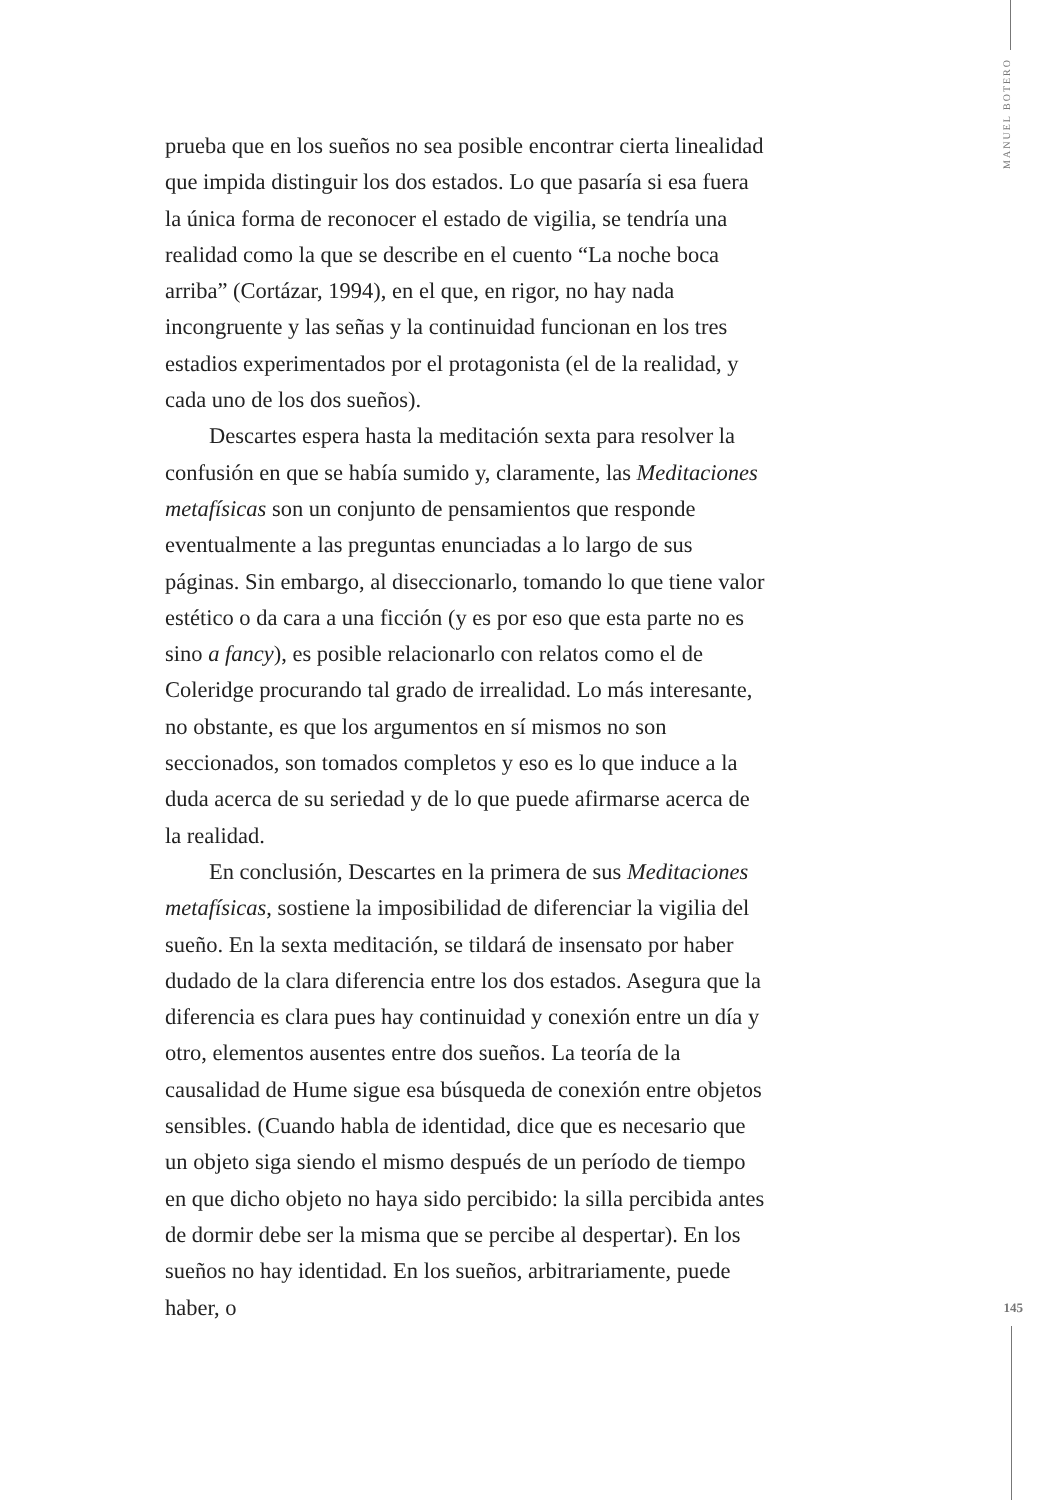MANUEL BOTERO
prueba que en los sueños no sea posible encontrar cierta linealidad que impida distinguir los dos estados. Lo que pasaría si esa fuera la única forma de reconocer el estado de vigilia, se tendría una realidad como la que se describe en el cuento “La noche boca arriba” (Cortázar, 1994), en el que, en rigor, no hay nada incongruente y las señas y la continuidad funcionan en los tres estadios experimentados por el protagonista (el de la realidad, y cada uno de los dos sueños).
Descartes espera hasta la meditación sexta para resolver la confusión en que se había sumido y, claramente, las Meditaciones metafísicas son un conjunto de pensamientos que responde eventualmente a las preguntas enunciadas a lo largo de sus páginas. Sin embargo, al diseccionarlo, tomando lo que tiene valor estético o da cara a una ficción (y es por eso que esta parte no es sino a fancy), es posible relacionarlo con relatos como el de Coleridge procurando tal grado de irrealidad. Lo más interesante, no obstante, es que los argumentos en sí mismos no son seccionados, son tomados completos y eso es lo que induce a la duda acerca de su seriedad y de lo que puede afirmarse acerca de la realidad.
En conclusión, Descartes en la primera de sus Meditaciones metafísicas, sostiene la imposibilidad de diferenciar la vigilia del sueño. En la sexta meditación, se tildará de insensato por haber dudado de la clara diferencia entre los dos estados. Asegura que la diferencia es clara pues hay continuidad y conexión entre un día y otro, elementos ausentes entre dos sueños. La teoría de la causalidad de Hume sigue esa búsqueda de conexión entre objetos sensibles. (Cuando habla de identidad, dice que es necesario que un objeto siga siendo el mismo después de un período de tiempo en que dicho objeto no haya sido percibido: la silla percibida antes de dormir debe ser la misma que se percibe al despertar). En los sueños no hay identidad. En los sueños, arbitrariamente, puede haber, o
145